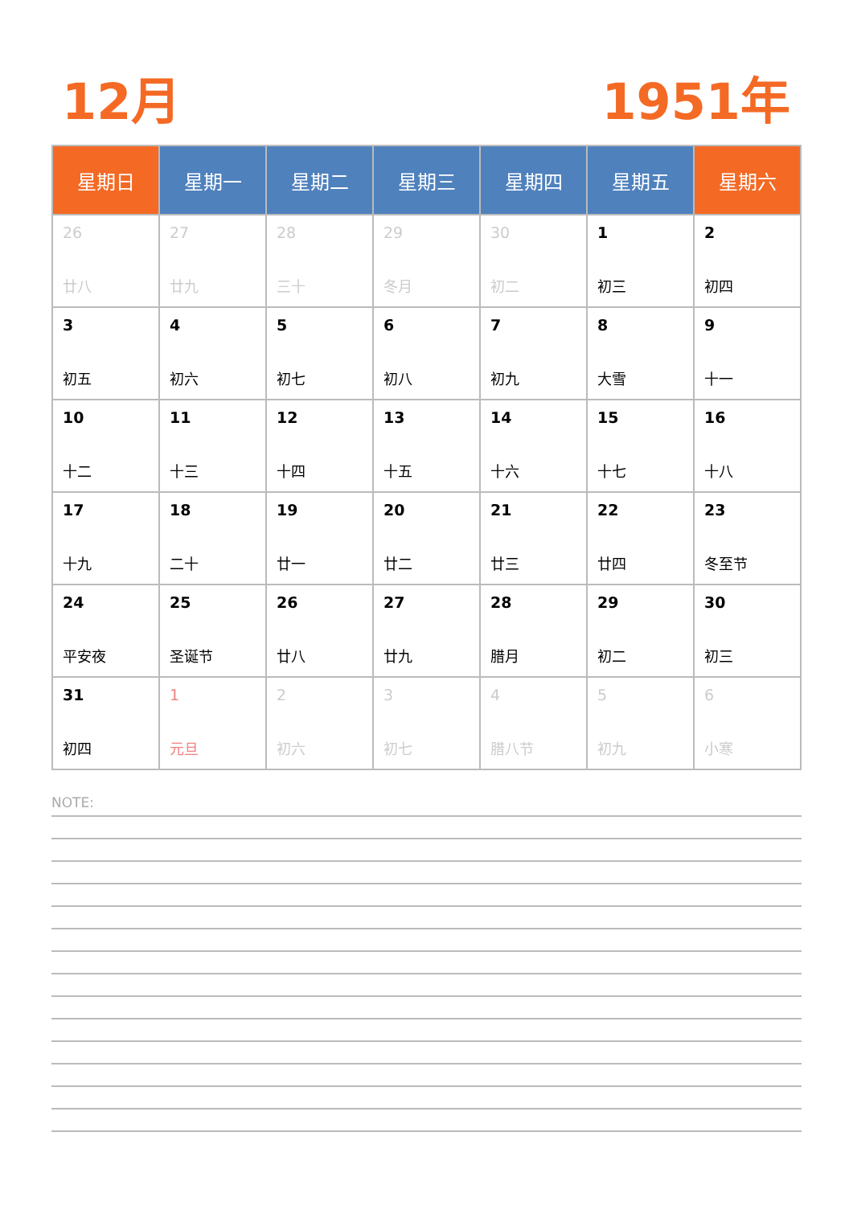12月 1951年
| 星期日 | 星期一 | 星期二 | 星期三 | 星期四 | 星期五 | 星期六 |
| --- | --- | --- | --- | --- | --- | --- |
| 26 廿八 | 27 廿九 | 28 三十 | 29 冬月 | 30 初二 | 1 初三 | 2 初四 |
| 3 初五 | 4 初六 | 5 初七 | 6 初八 | 7 初九 | 8 大雪 | 9 十一 |
| 10 十二 | 11 十三 | 12 十四 | 13 十五 | 14 十六 | 15 十七 | 16 十八 |
| 17 十九 | 18 二十 | 19 廿一 | 20 廿二 | 21 廿三 | 22 廿四 | 23 冬至节 |
| 24 平安夜 | 25 圣诞节 | 26 廿八 | 27 廿九 | 28 腊月 | 29 初二 | 30 初三 |
| 31 初四 | 1 元旦 | 2 初六 | 3 初七 | 4 腊八节 | 5 初九 | 6 小寒 |
NOTE: